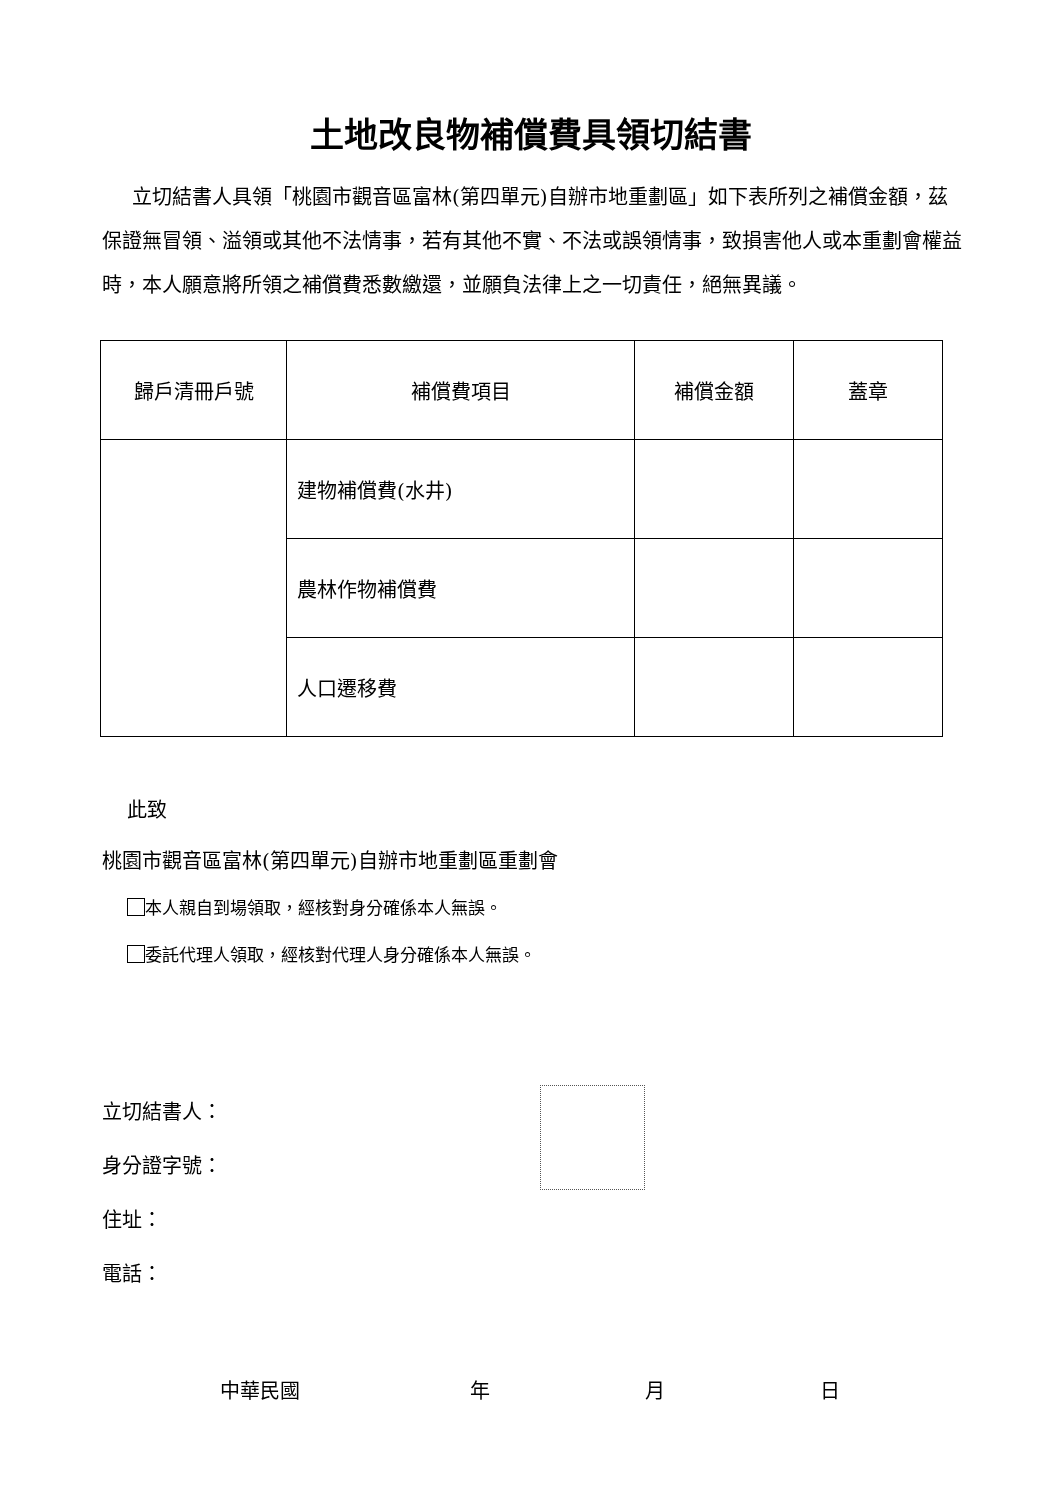土地改良物補償費具領切結書
立切結書人具領「桃園市觀音區富林(第四單元)自辦市地重劃區」如下表所列之補償金額，茲保證無冒領、溢領或其他不法情事，若有其他不實、不法或誤領情事，致損害他人或本重劃會權益時，本人願意將所領之補償費悉數繳還，並願負法律上之一切責任，絕無異議。
| 歸戶清冊戶號 | 補償費項目 | 補償金額 | 蓋章 |
| --- | --- | --- | --- |
| | 建物補償費(水井) | | |
| | 農林作物補償費 | | |
| | 人口遷移費 | | |
此致
桃園市觀音區富林(第四單元)自辦市地重劃區重劃會
本人親自到場領取，經核對身分確係本人無誤。
委託代理人領取，經核對代理人身分確係本人無誤。
立切結書人：
身分證字號：
住址：
電話：
中華民國 年 月 日